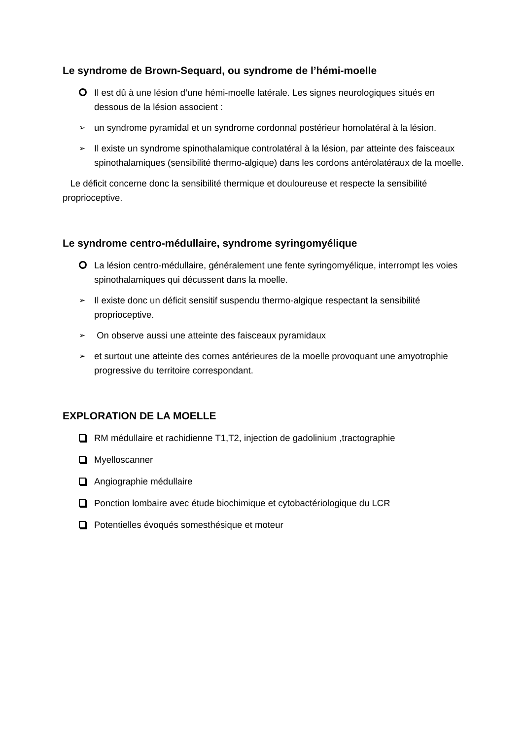Le syndrome de Brown-Sequard, ou syndrome de l’hémi-moelle
Il est dû à une lésion d’une hémi-moelle latérale. Les signes neurologiques situés en dessous de la lésion associent :
➢ un syndrome pyramidal et un syndrome cordonnal postérieur homolatéral à la lésion.
➢ Il existe un syndrome spinothalamique controlatéral à la lésion, par atteinte des faisceaux spinothalamiques (sensibilité thermo-algique) dans les cordons antérolatéraux de la moelle.
Le déficit concerne donc la sensibilité thermique et douloureuse et respecte la sensibilité proprioceptive.
Le syndrome centro-médullaire, syndrome syringomyélique
La lésion centro-médullaire, généralement une fente syringomyélique, interrompt les voies spinothalamiques qui décussent dans la moelle.
➢ Il existe donc un déficit sensitif suspendu thermo-algique respectant la sensibilité proprioceptive.
➢ On observe aussi une atteinte des faisceaux pyramidaux
➢ et surtout une atteinte des cornes antérieures de la moelle provoquant une amyotrophie progressive du territoire correspondant.
EXPLORATION DE LA MOELLE
RM médullaire et rachidienne T1,T2, injection de gadolinium ,tractographie
Myelloscanner
Angiographie médullaire
Ponction lombaire avec étude biochimique et cytobactériologique du LCR
Potentielles évoqués somesthésique et moteur